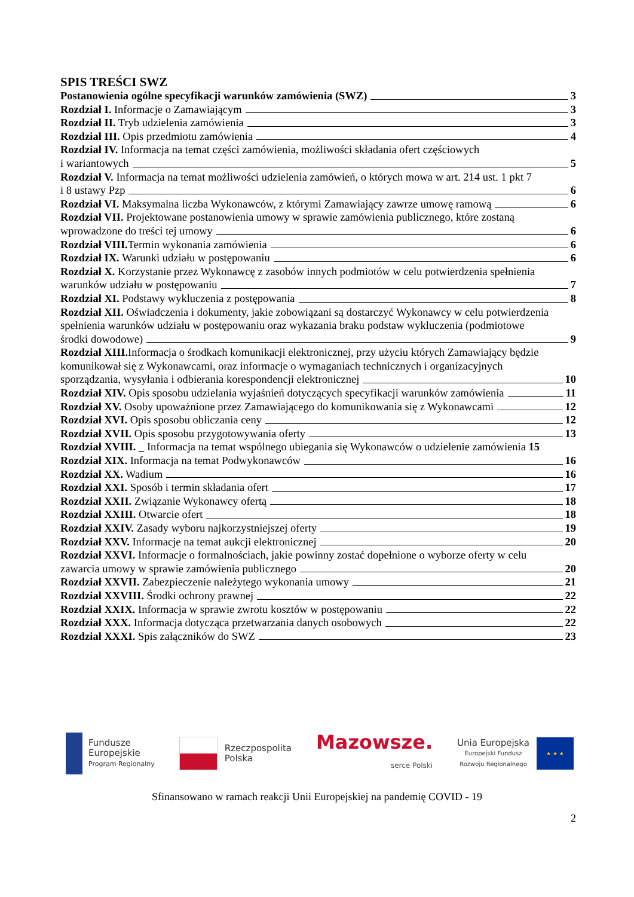SPIS TREŚCI SWZ
Postanowienia ogólne specyfikacji warunków zamówienia (SWZ) 3
Rozdział I. Informacje o Zamawiającym 3
Rozdział II. Tryb udzielenia zamówienia 3
Rozdział III. Opis przedmiotu zamówienia 4
Rozdział IV. Informacja na temat części zamówienia, możliwości składania ofert częściowych
i wariantowych 5
Rozdział V. Informacja na temat możliwości udzielenia zamówień, o których mowa w art. 214 ust. 1 pkt 7
i 8 ustawy Pzp 6
Rozdział VI. Maksymalna liczba Wykonawców, z którymi Zamawiający zawrze umowę ramową 6
Rozdział VII. Projektowane postanowienia umowy w sprawie zamówienia publicznego, które zostaną
wprowadzone do treści tej umowy 6
Rozdział VIII. Termin wykonania zamówienia 6
Rozdział IX. Warunki udziału w postępowaniu 6
Rozdział X. Korzystanie przez Wykonawcę z zasobów innych podmiotów w celu potwierdzenia spełnienia
warunków udziału w postępowaniu 7
Rozdział XI. Podstawy wykluczenia z postępowania 8
Rozdział XII. Oświadczenia i dokumenty, jakie zobowiązani są dostarczyć Wykonawcy w celu potwierdzenia spełnienia warunków udziału w postępowaniu oraz wykazania braku podstaw wykluczenia (podmiotowe
środki dowodowe) 9
Rozdział XIII. Informacja o środkach komunikacji elektronicznej, przy użyciu których Zamawiający będzie komunikował się z Wykonawcami, oraz informacje o wymaganiach technicznych i organizacyjnych
sporządzania, wysyłania i odbierania korespondencji elektronicznej 10
Rozdział XIV. Opis sposobu udzielania wyjaśnień dotyczących specyfikacji warunków zamówienia 11
Rozdział XV. Osoby upoważnione przez Zamawiającego do komunikowania się z Wykonawcami 12
Rozdział XVI. Opis sposobu obliczania ceny 12
Rozdział XVII. Opis sposobu przygotowywania oferty 13
Rozdział XVIII. _ Informacja na temat wspólnego ubiegania się Wykonawców o udzielenie zamówienia 15
Rozdział XIX. Informacja na temat Podwykonawców 16
Rozdział XX. Wadium 16
Rozdział XXI. Sposób i termin składania ofert 17
Rozdział XXII. Związanie Wykonawcy ofertą 18
Rozdział XXIII. Otwarcie ofert 18
Rozdział XXIV. Zasady wyboru najkorzystniejszej oferty 19
Rozdział XXV. Informacje na temat aukcji elektronicznej 20
Rozdział XXVI. Informacje o formalnościach, jakie powinny zostać dopełnione o wyborze oferty w celu
zawarcia umowy w sprawie zamówienia publicznego 20
Rozdział XXVII. Zabezpieczenie należytego wykonania umowy 21
Rozdział XXVIII. Środki ochrony prawnej 22
Rozdział XXIX. Informacja w sprawie zwrotu kosztów w postępowaniu 22
Rozdział XXX. Informacja dotycząca przetwarzania danych osobowych 22
Rozdział XXXI. Spis załączników do SWZ 23
Fundusze
Europejskie
Program Regionalny
Rzeczpospolita
Polska
Mazowsze.
serce Polski
Unia Europejska
Europejski Fundusz
Rozwoju Regionalnego
★ ★ ★
Sfinansowano w ramach reakcji Unii Europejskiej na pandemię COVID - 19
2